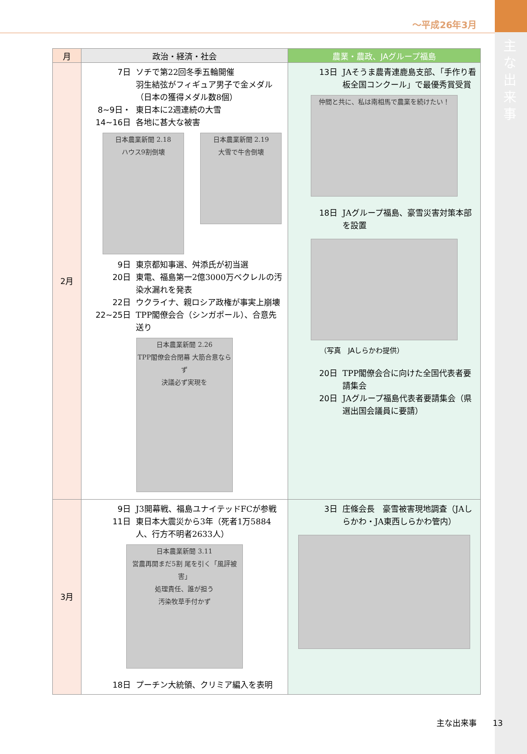～平成26年3月
主な出来事
| 月 | 政治・経済・社会 | 農業・農政、JAグループ福島 |
| --- | --- | --- |
| 2月 | 7日 ソチで第22回冬季五輪開催 羽生結弦がフィギュア男子で金メダル （日本の獲得メダル数8個） 8~9日・ 14~16日 東日本に2週連続の大雪 各地に甚大な被害 日本農業新聞 2.18 ハウス9割倒壊 日本農業新聞 2.19 大雪で牛舎倒壊 9日 東京都知事選、舛添氏が初当選 20日 東電、福島第一2億3000万ベクレルの汚染水漏れを発表 22日 ウクライナ、親ロシア政権が事実上崩壊 22~25日 TPP閣僚会合（シンガポール）、合意先送り 日本農業新聞 2.26 TPP閣僚会合閉幕 大筋合意ならず 決議必ず実現を | 13日 JAそうま農青連鹿島支部、「手作り看板全国コンクール」で最優秀賞受賞 仲間と共に、私は南相馬で農業を続けたい！ 18日 JAグループ福島、豪雪災害対策本部を設置 （写真 JAしらかわ提供） 20日 TPP閣僚会合に向けた全国代表者要請集会 20日 JAグループ福島代表者要請集会（県選出国会議員に要請） |
| 3月 | 9日 J3開幕戦、福島ユナイテッドFCが参戦 11日 東日本大震災から3年（死者1万5884人、行方不明者2633人） 日本農業新聞 3.11 営農再開まだ5割 尾を引く「風評被害」 処理責任、誰が担う 汚染牧草手付かず 18日 プーチン大統領、クリミア編入を表明 | 3日 庄條会長 豪雪被害現地調査（JAしらかわ・JA東西しらかわ管内） |
主な出来事　　13